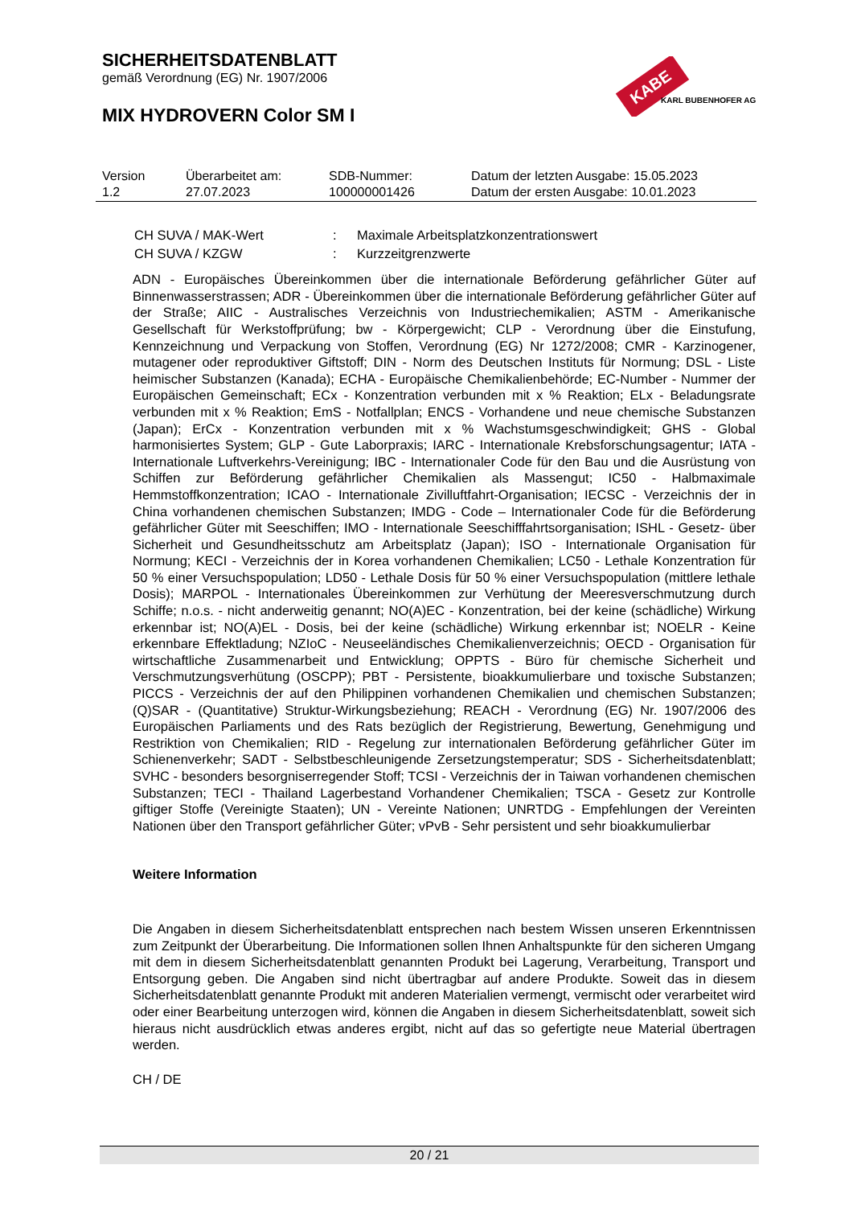SICHERHEITSDATENBLATT
gemäß Verordnung (EG) Nr. 1907/2006
MIX HYDROVERN Color SM I
KABE
KARL BUBENHOFER AG
| Version | Überarbeitet am: | SDB-Nummer: | Datum der letzten Ausgabe: 15.05.2023 |
| 1.2 | 27.07.2023 | 100000001426 | Datum der ersten Ausgabe: 10.01.2023 |
| CH SUVA / MAK-Wert | : | Maximale Arbeitsplatzkonzentrationswert |
| CH SUVA / KZGW | : | Kurzzeitgrenzwerte |
ADN - Europäisches Übereinkommen über die internationale Beförderung gefährlicher Güter auf Binnenwasserstrassen; ADR - Übereinkommen über die internationale Beförderung gefährlicher Güter auf der Straße; AIIC - Australisches Verzeichnis von Industriechemikalien; ASTM - Amerikanische Gesellschaft für Werkstoffprüfung; bw - Körpergewicht; CLP - Verordnung über die Einstufung, Kennzeichnung und Verpackung von Stoffen, Verordnung (EG) Nr 1272/2008; CMR - Karzinogener, mutagener oder reproduktiver Giftstoff; DIN - Norm des Deutschen Instituts für Normung; DSL - Liste heimischer Substanzen (Kanada); ECHA - Europäische Chemikalienbehörde; EC-Number - Nummer der Europäischen Gemeinschaft; ECx - Konzentration verbunden mit x % Reaktion; ELx - Beladungsrate verbunden mit x % Reaktion; EmS - Notfallplan; ENCS - Vorhandene und neue chemische Substanzen (Japan); ErCx - Konzentration verbunden mit x % Wachstumsgeschwindigkeit; GHS - Global harmonisiertes System; GLP - Gute Laborpraxis; IARC - Internationale Krebsforschungsagentur; IATA - Internationale Luftverkehrs-Vereinigung; IBC - Internationaler Code für den Bau und die Ausrüstung von Schiffen zur Beförderung gefährlicher Chemikalien als Massengut; IC50 - Halbmaximale Hemmstoffkonzentration; ICAO - Internationale Zivilluftfahrt-Organisation; IECSC - Verzeichnis der in China vorhandenen chemischen Substanzen; IMDG - Code – Internationaler Code für die Beförderung gefährlicher Güter mit Seeschiffen; IMO - Internationale Seeschifffahrtsorganisation; ISHL - Gesetz- über Sicherheit und Gesundheitsschutz am Arbeitsplatz (Japan); ISO - Internationale Organisation für Normung; KECI - Verzeichnis der in Korea vorhandenen Chemikalien; LC50 - Lethale Konzentration für 50 % einer Versuchspopulation; LD50 - Lethale Dosis für 50 % einer Versuchspopulation (mittlere lethale Dosis); MARPOL - Internationales Übereinkommen zur Verhütung der Meeresverschmutzung durch Schiffe; n.o.s. - nicht anderweitig genannt; NO(A)EC - Konzentration, bei der keine (schädliche) Wirkung erkennbar ist; NO(A)EL - Dosis, bei der keine (schädliche) Wirkung erkennbar ist; NOELR - Keine erkennbare Effektladung; NZIoC - Neuseeländisches Chemikalienverzeichnis; OECD - Organisation für wirtschaftliche Zusammenarbeit und Entwicklung; OPPTS - Büro für chemische Sicherheit und Verschmutzungsverhütung (OSCPP); PBT - Persistente, bioakkumulierbare und toxische Substanzen; PICCS - Verzeichnis der auf den Philippinen vorhandenen Chemikalien und chemischen Substanzen; (Q)SAR - (Quantitative) Struktur-Wirkungsbeziehung; REACH - Verordnung (EG) Nr. 1907/2006 des Europäischen Parliaments und des Rats bezüglich der Registrierung, Bewertung, Genehmigung und Restriktion von Chemikalien; RID - Regelung zur internationalen Beförderung gefährlicher Güter im Schienenverkehr; SADT - Selbstbeschleunigende Zersetzungstemperatur; SDS - Sicherheitsdatenblatt; SVHC - besonders besorgniserregender Stoff; TCSI - Verzeichnis der in Taiwan vorhandenen chemischen Substanzen; TECI - Thailand Lagerbestand Vorhandener Chemikalien; TSCA - Gesetz zur Kontrolle giftiger Stoffe (Vereinigte Staaten); UN - Vereinte Nationen; UNRTDG - Empfehlungen der Vereinten Nationen über den Transport gefährlicher Güter; vPvB - Sehr persistent und sehr bioakkumulierbar
Weitere Information
Die Angaben in diesem Sicherheitsdatenblatt entsprechen nach bestem Wissen unseren Erkenntnissen zum Zeitpunkt der Überarbeitung. Die Informationen sollen Ihnen Anhaltspunkte für den sicheren Umgang mit dem in diesem Sicherheitsdatenblatt genannten Produkt bei Lagerung, Verarbeitung, Transport und Entsorgung geben. Die Angaben sind nicht übertragbar auf andere Produkte. Soweit das in diesem Sicherheitsdatenblatt genannte Produkt mit anderen Materialien vermengt, vermischt oder verarbeitet wird oder einer Bearbeitung unterzogen wird, können die Angaben in diesem Sicherheitsdatenblatt, soweit sich hieraus nicht ausdrücklich etwas anderes ergibt, nicht auf das so gefertigte neue Material übertragen werden.
CH / DE
20 / 21